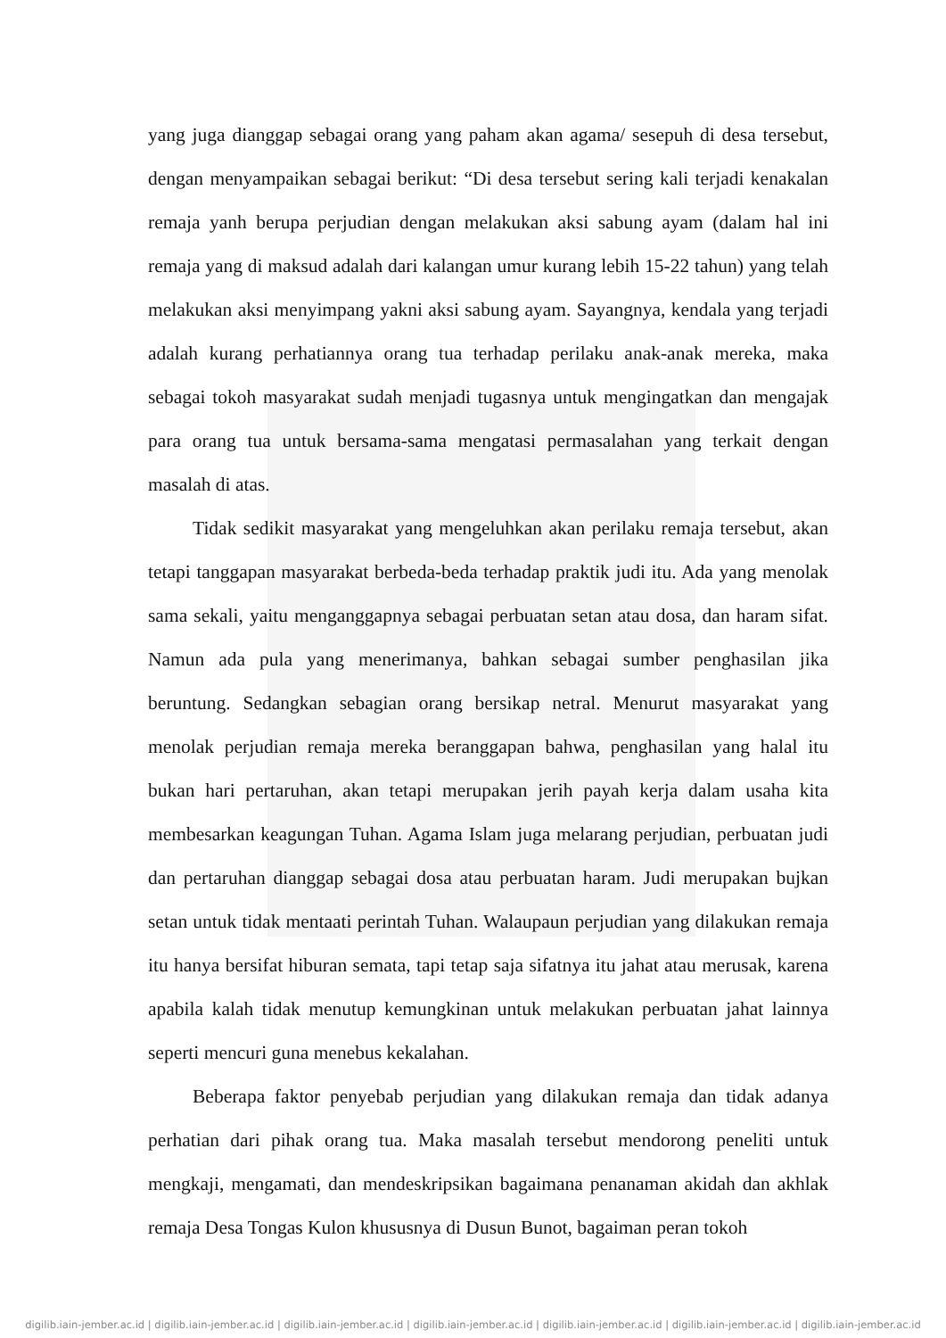yang juga dianggap sebagai orang yang paham akan agama/ sesepuh di desa tersebut, dengan menyampaikan sebagai berikut: “Di desa tersebut sering kali terjadi kenakalan remaja yanh berupa perjudian dengan melakukan aksi sabung ayam (dalam hal ini remaja yang di maksud adalah dari kalangan umur kurang lebih 15-22 tahun) yang telah melakukan aksi menyimpang yakni aksi sabung ayam. Sayangnya, kendala yang terjadi adalah kurang perhatiannya orang tua terhadap perilaku anak-anak mereka, maka sebagai tokoh masyarakat sudah menjadi tugasnya untuk mengingatkan dan mengajak para orang tua untuk bersama-sama mengatasi permasalahan yang terkait dengan masalah di atas.
Tidak sedikit masyarakat yang mengeluhkan akan perilaku remaja tersebut, akan tetapi tanggapan masyarakat berbeda-beda terhadap praktik judi itu. Ada yang menolak sama sekali, yaitu menganggapnya sebagai perbuatan setan atau dosa, dan haram sifat. Namun ada pula yang menerimanya, bahkan sebagai sumber penghasilan jika beruntung. Sedangkan sebagian orang bersikap netral. Menurut masyarakat yang menolak perjudian remaja mereka beranggapan bahwa, penghasilan yang halal itu bukan hari pertaruhan, akan tetapi merupakan jerih payah kerja dalam usaha kita membesarkan keagungan Tuhan. Agama Islam juga melarang perjudian, perbuatan judi dan pertaruhan dianggap sebagai dosa atau perbuatan haram. Judi merupakan bujkan setan untuk tidak mentaati perintah Tuhan. Walaupaun perjudian yang dilakukan remaja itu hanya bersifat hiburan semata, tapi tetap saja sifatnya itu jahat atau merusak, karena apabila kalah tidak menutup kemungkinan untuk melakukan perbuatan jahat lainnya seperti mencuri guna menebus kekalahan.
Beberapa faktor penyebab perjudian yang dilakukan remaja dan tidak adanya perhatian dari pihak orang tua. Maka masalah tersebut mendorong peneliti untuk mengkaji, mengamati, dan mendeskripsikan bagaimana penanaman akidah dan akhlak remaja Desa Tongas Kulon khususnya di Dusun Bunot, bagaiman peran tokoh
digilib.iain-jember.ac.id | digilib.iain-jember.ac.id | digilib.iain-jember.ac.id | digilib.iain-jember.ac.id | digilib.iain-jember.ac.id | digilib.iain-jember.ac.id | digilib.iain-jember.ac.id